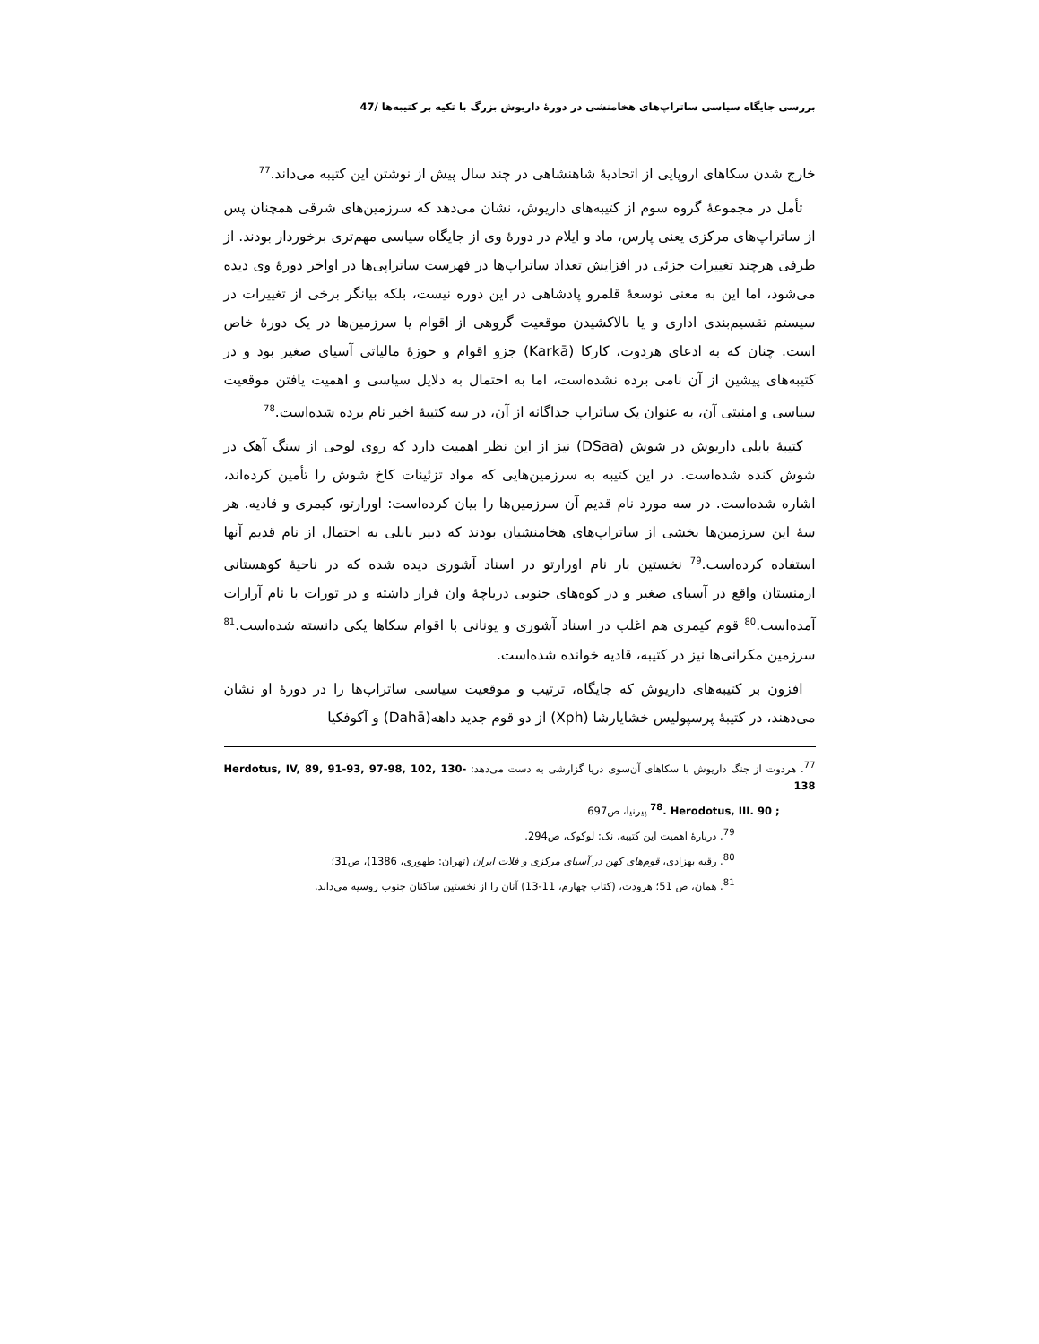بررسی جایگاه سیاسی ساتراپ‌های هخامنشی در دورهٔ داریوش بزرگ با تکیه بر کتیبه‌ها /47
خارج شدن سکاهای اروپایی از اتحادیهٔ شاهنشاهی در چند سال پیش از نوشتن این کتیبه می‌داند.<sup>77</sup>
تأمل در مجموعهٔ گروه سوم از کتیبه‌های داریوش، نشان می‌دهد که سرزمین‌های شرقی همچنان پس از ساتراپ‌های مرکزی یعنی پارس، ماد و ایلام در دورهٔ وی از جایگاه سیاسی مهم‌تری برخوردار بودند. از طرفی هرچند تغییرات جزئی در افزایش تعداد ساتراپ‌ها در فهرست ساتراپی‌ها در اواخر دورهٔ وی دیده می‌شود، اما این به معنی توسعهٔ قلمرو پادشاهی در این دوره نیست، بلکه بیانگر برخی از تغییرات در سیستم تقسیم‌بندی اداری و یا بالاکشیدن موقعیت گروهی از اقوام یا سرزمین‌ها در یک دورهٔ خاص است. چنان که به ادعای هردوت، کارکا (Karkā) جزو اقوام و حوزهٔ مالیاتی آسیای صغیر بود و در کتیبه‌های پیشین از آن نامی برده نشده‌است، اما به احتمال به دلایل سیاسی و اهمیت یافتن موقعیت سیاسی و امنیتی آن، به عنوان یک ساتراپ جداگانه از آن، در سه کتیبهٔ اخیر نام برده شده‌است.<sup>78</sup>
کتیبهٔ بابلی داریوش در شوش (DSaa) نیز از این نظر اهمیت دارد که روی لوحی از سنگ آهک در شوش کنده شده‌است. در این کتیبه به سرزمین‌هایی که مواد تزئینات کاخ شوش را تأمین کرده‌اند، اشاره شده‌است. در سه مورد نام قدیم آن سرزمین‌ها را بیان کرده‌است: اورارتو، کیمری و قادیه. هر سهٔ این سرزمین‌ها بخشی از ساتراپ‌های هخامنشیان بودند که دبیر بابلی به احتمال از نام قدیم آنها استفاده کرده‌است.<sup>79</sup> نخستین بار نام اورارتو در اسناد آشوری دیده شده که در ناحیهٔ کوهستانی ارمنستان واقع در آسیای صغیر و در کوه‌های جنوبی دریاچهٔ وان قرار داشته و در تورات با نام آرارات آمده‌است.<sup>80</sup> قوم کیمری هم اغلب در اسناد آشوری و یونانی با اقوام سکاها یکی دانسته شده‌است.<sup>81</sup> سرزمین مکرانی‌ها نیز در کتیبه، قادیه خوانده شده‌است.
افزون بر کتیبه‌های داریوش که جایگاه، ترتیب و موقعیت سیاسی ساتراپ‌ها را در دورهٔ او نشان می‌دهند، در کتیبهٔ پرسپولیس خشایارشا (Xph) از دو قوم جدید داهه(Dahā) و آکوفکیا
<sup>77</sup>. هردوت از جنگ داریوش با سکاهای آن‌سوی دریا گزارشی به دست می‌دهد: Herdotus, IV, 89, 91-93, 97-98, 102, 130-138
<sup>78</sup>. Herodotus, III. 90 ; پیرنیا، ص697
<sup>79</sup>. دربارهٔ اهمیت این کتیبه، نک: لوکوک، ص294.
<sup>80</sup>. رقیه بهزادی، قوم‌های کهن در آسیای مرکزی و فلات ایران (تهران: طهوری، 1386)، ص31؛
<sup>81</sup>. همان، ص 51؛ هرودت، (کتاب چهارم، 11-13) آنان را از نخستین ساکنان جنوب روسیه می‌داند.